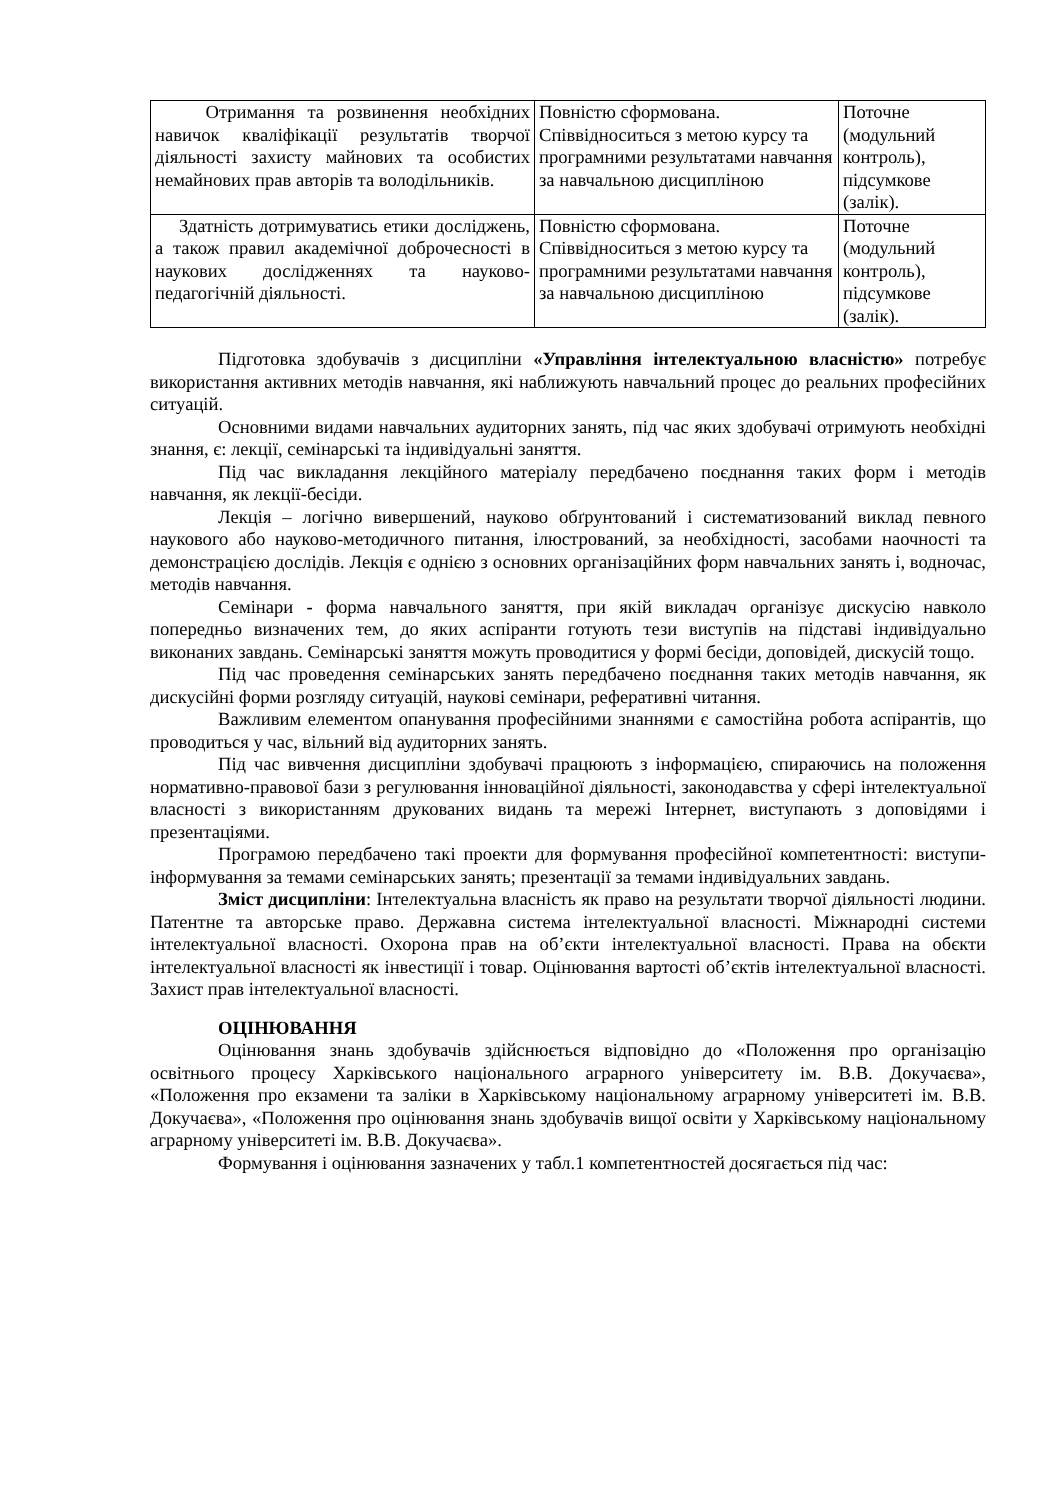| Отримання та розвинення необхідних навичок кваліфікації результатів творчої діяльності захисту майнових та особистих немайнових прав авторів та володільників. | Повністю сформована. Співвідноситься з метою курсу та програмними результатами навчання за навчальною дисципліною | Поточне (модульний контроль), підсумкове (залік). |
| Здатність дотримуватись етики досліджень, а також правил академічної доброчесності в наукових дослідженнях та науково-педагогічній діяльності. | Повністю сформована. Співвідноситься з метою курсу та програмними результатами навчання за навчальною дисципліною | Поточне (модульний контроль), підсумкове (залік). |
Підготовка здобувачів з дисципліни «Управління інтелектуальною власністю» потребує використання активних методів навчання, які наближують навчальний процес до реальних професійних ситуацій.
Основними видами навчальних аудиторних занять, під час яких здобувачі отримують необхідні знання, є: лекції, семінарські та індивідуальні заняття.
Під час викладання лекційного матеріалу передбачено поєднання таких форм і методів навчання, як лекції-бесіди.
Лекція – логічно вивершений, науково обґрунтований і систематизований виклад певного наукового або науково-методичного питання, ілюстрований, за необхідності, засобами наочності та демонстрацією дослідів. Лекція є однією з основних організаційних форм навчальних занять і, водночас, методів навчання.
Семінари - форма навчального заняття, при якій викладач організує дискусію навколо попередньо визначених тем, до яких аспіранти готують тези виступів на підставі індивідуально виконаних завдань. Семінарські заняття можуть проводитися у формі бесіди, доповідей, дискусій тощо.
Під час проведення семінарських занять передбачено поєднання таких методів навчання, як дискусійні форми розгляду ситуацій, наукові семінари, реферативні читання.
Важливим елементом опанування професійними знаннями є самостійна робота аспірантів, що проводиться у час, вільний від аудиторних занять.
Під час вивчення дисципліни здобувачі працюють з інформацією, спираючись на положення нормативно-правової бази з регулювання інноваційної діяльності, законодавства у сфері інтелектуальної власності з використанням друкованих видань та мережі Інтернет, виступають з доповідями і презентаціями.
Програмою передбачено такі проекти для формування професійної компетентності: виступи-інформування за темами семінарських занять; презентації за темами індивідуальних завдань.
Зміст дисципліни: Інтелектуальна власність як право на результати творчої діяльності людини. Патентне та авторське право. Державна система інтелектуальної власності. Міжнародні системи інтелектуальної власності. Охорона прав на об’єкти інтелектуальної власності. Права на обєкти інтелектуальної власності як інвестиції і товар. Оцінювання вартості об’єктів інтелектуальної власності. Захист прав інтелектуальної власності.
ОЦІНЮВАННЯ
Оцінювання знань здобувачів здійснюється відповідно до «Положення про організацію освітнього процесу Харківського національного аграрного університету ім. В.В. Докучаєва», «Положення про екзамени та заліки в Харківському національному аграрному університеті ім. В.В. Докучаєва», «Положення про оцінювання знань здобувачів вищої освіти у Харківському національному аграрному університеті ім. В.В. Докучаєва».
Формування і оцінювання зазначених у табл.1 компетентностей досягається під час: